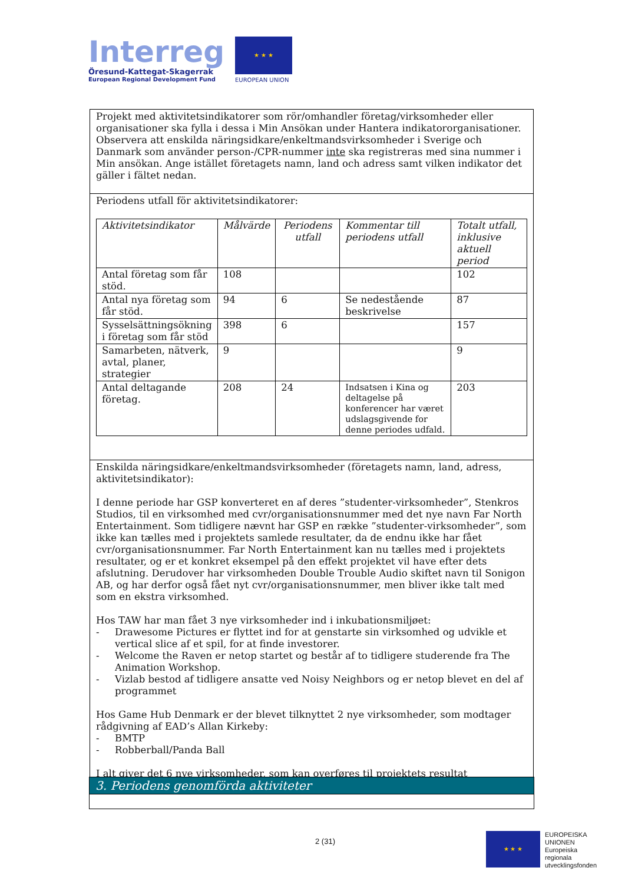Interreg
Öresund-Kattegat-Skagerrak
European Regional Development Fund
★ ★ ★
EUROPEAN UNION
Projekt med aktivitetsindikatorer som rör/omhandler företag/virksomheder eller organisationer ska fylla i dessa i Min Ansökan under Hantera indikatororganisationer. Observera att enskilda näringsidkare/enkeltmandsvirksomheder i Sverige och Danmark som använder person-/CPR-nummer inte ska registreras med sina nummer i Min ansökan. Ange istället företagets namn, land och adress samt vilken indikator det gäller i fältet nedan.
Periodens utfall för aktivitetsindikatorer:
| Aktivitetsindikator | Målvärde | Periodens utfall | Kommentar till periodens utfall | Totalt utfall, inklusive aktuell period |
| --- | --- | --- | --- | --- |
| Antal företag som får stöd. | 108 | | | 102 |
| Antal nya företag som får stöd. | 94 | 6 | Se nedestående beskrivelse | 87 |
| Sysselsättningsökning i företag som får stöd | 398 | 6 | | 157 |
| Samarbeten, nätverk, avtal, planer, strategier | 9 | | | 9 |
| Antal deltagande företag. | 208 | 24 | Indsatsen i Kina og deltagelse på konferencer har været udslagsgivende for denne periodes udfald. | 203 |
Enskilda näringsidkare/enkeltmandsvirksomheder (företagets namn, land, adress, aktivitetsindikator):
I denne periode har GSP konverteret en af deres ”studenter-virksomheder”, Stenkros Studios, til en virksomhed med cvr/organisationsnummer med det nye navn Far North Entertainment. Som tidligere nævnt har GSP en række ”studenter-virksomheder”, som ikke kan tælles med i projektets samlede resultater, da de endnu ikke har fået cvr/organisationsnummer. Far North Entertainment kan nu tælles med i projektets resultater, og er et konkret eksempel på den effekt projektet vil have efter dets afslutning. Derudover har virksomheden Double Trouble Audio skiftet navn til Sonigon AB, og har derfor også fået nyt cvr/organisationsnummer, men bliver ikke talt med som en ekstra virksomhed.
Hos TAW har man fået 3 nye virksomheder ind i inkubationsmiljøet:
- Drawesome Pictures er flyttet ind for at genstarte sin virksomhed og udvikle et vertical slice af et spil, for at finde investorer.
- Welcome the Raven er netop startet og består af to tidligere studerende fra The Animation Workshop.
- Vizlab bestod af tidligere ansatte ved Noisy Neighbors og er netop blevet en del af programmet
Hos Game Hub Denmark er der blevet tilknyttet 2 nye virksomheder, som modtager rådgivning af EAD’s Allan Kirkeby:
- BMTP
- Robberball/Panda Ball
I alt giver det 6 nye virksomheder, som kan overføres til projektets resultat
3. Periodens genomförda aktiviteter
2 (31)
★ ★ ★
EUROPEISKA
UNIONEN
Europeiska
regionala
utvecklingsfonden